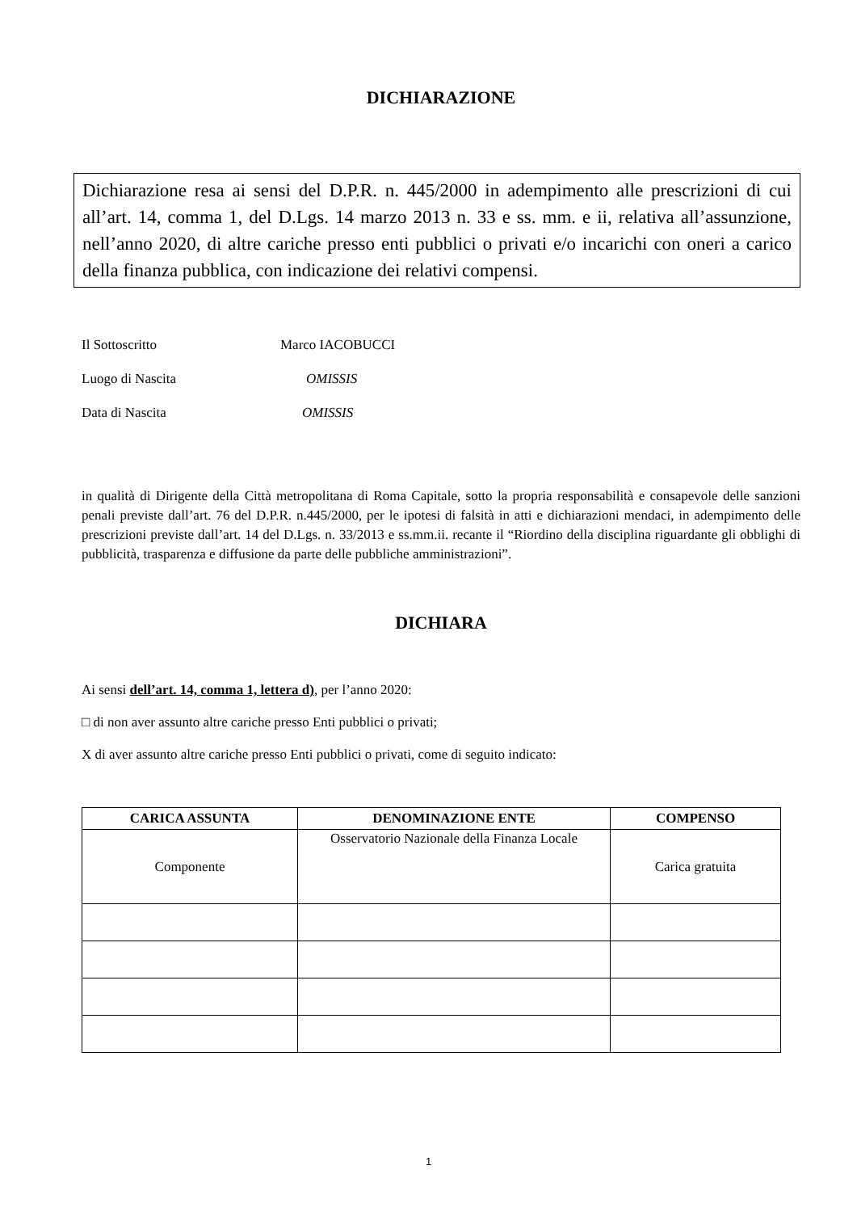DICHIARAZIONE
Dichiarazione resa ai sensi del D.P.R. n. 445/2000 in adempimento alle prescrizioni di cui all’art. 14, comma 1, del D.Lgs. 14 marzo 2013 n. 33 e ss. mm. e ii, relativa all’assunzione, nell’anno 2020, di altre cariche presso enti pubblici o privati e/o incarichi con oneri a carico della finanza pubblica, con indicazione dei relativi compensi.
Il Sottoscritto Marco IACOBUCCI
Luogo di Nascita OMISSIS
Data di Nascita OMISSIS
in qualità di Dirigente della Città metropolitana di Roma Capitale, sotto la propria responsabilità e consapevole delle sanzioni penali previste dall’art. 76 del D.P.R. n.445/2000, per le ipotesi di falsità in atti e dichiarazioni mendaci, in adempimento delle prescrizioni previste dall’art. 14 del D.Lgs. n. 33/2013 e ss.mm.ii. recante il “Riordino della disciplina riguardante gli obblighi di pubblicità, trasparenza e diffusione da parte delle pubbliche amministrazioni”.
DICHIARA
Ai sensi dell’art. 14, comma 1, lettera d), per l’anno 2020:
□ di non aver assunto altre cariche presso Enti pubblici o privati;
X di aver assunto altre cariche presso Enti pubblici o privati, come di seguito indicato:
| CARICA ASSUNTA | DENOMINAZIONE ENTE | COMPENSO |
| --- | --- | --- |
| Componente | Osservatorio Nazionale della Finanza Locale | Carica gratuita |
1